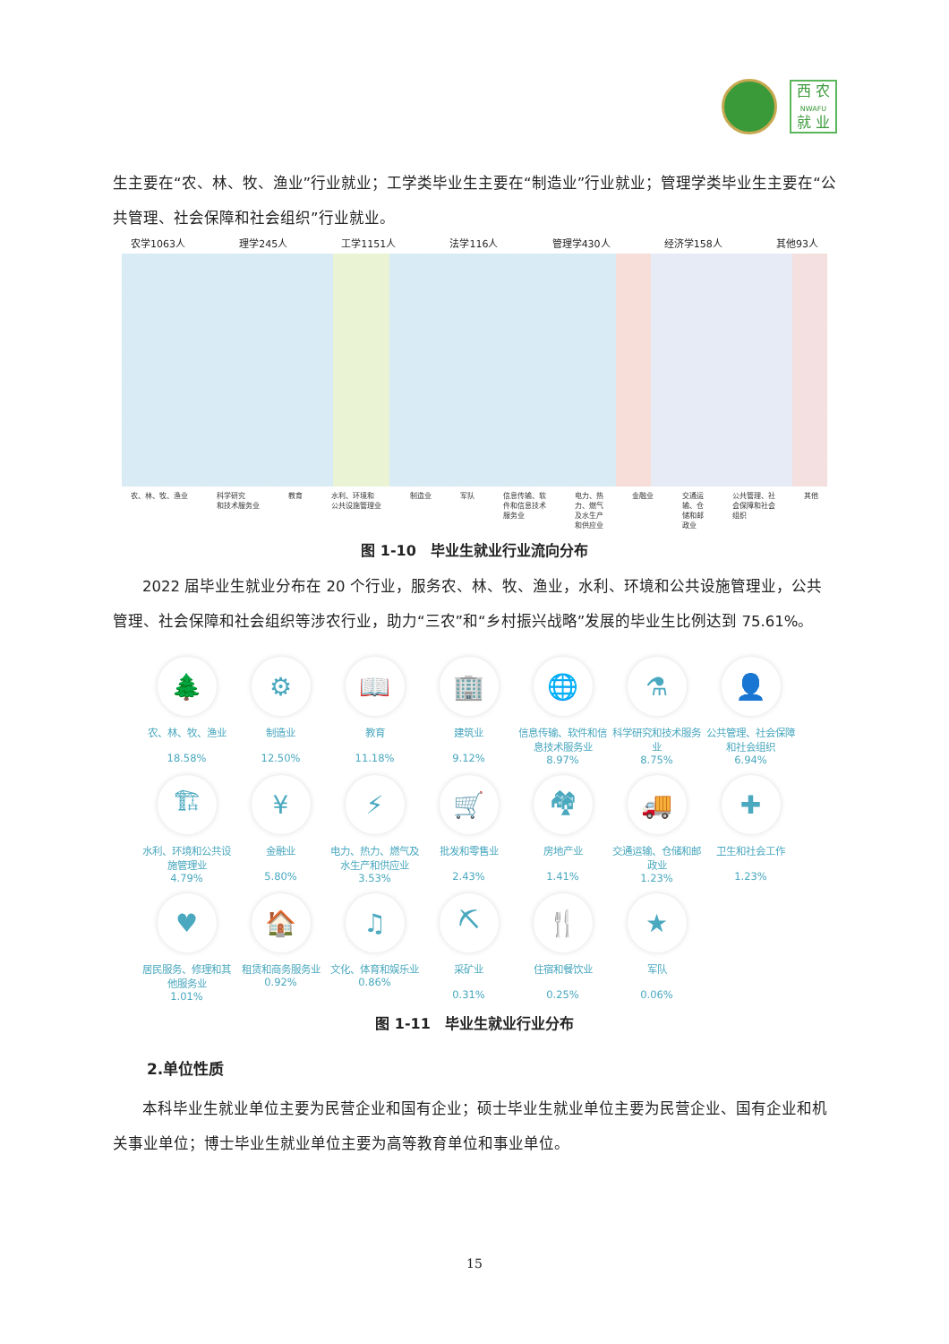西 农
NWAFU
就 业
生主要在“农、林、牧、渔业”行业就业；工学类毕业生主要在“制造业”行业就业；管理学类毕业生主要在“公共管理、社会保障和社会组织”行业就业。
农学1063人 理学245人 工学1151人 法学116人 管理学430人 经济学158人 其他93人
农、林、牧、渔业 科学研究
和技术服务业 教育 水利、环境和
公共设施管理业 制造业 军队 信息传输、软
件和信息技术
服务业 电力、热
力、燃气
及水生产
和供应业 金融业 交通运
输、仓
储和邮
政业 公共管理、社
会保障和社会
组织 其他
图 1-10　毕业生就业行业流向分布
2022 届毕业生就业分布在 20 个行业，服务农、林、牧、渔业，水利、环境和公共设施管理业，公共管理、社会保障和社会组织等涉农行业，助力“三农”和“乡村振兴战略”发展的毕业生比例达到 75.61%。
🌲
农、林、牧、渔业
18.58%
⚙
制造业
12.50%
📖
教育
11.18%
🏢
建筑业
9.12%
🌐
信息传输、软件和信息技术服务业
8.97%
⚗
科学研究和技术服务业
8.75%
👤
公共管理、社会保障和社会组织
6.94%
🏗
水利、环境和公共设施管理业
4.79%
¥
金融业
5.80%
⚡
电力、热力、燃气及水生产和供应业
3.53%
🛒
批发和零售业
2.43%
🏘
房地产业
1.41%
🚚
交通运输、仓储和邮政业
1.23%
✚
卫生和社会工作
1.23%
♥
居民服务、修理和其他服务业
1.01%
🏠
租赁和商务服务业
0.92%
♫
文化、体育和娱乐业
0.86%
⛏
采矿业
0.31%
🍴
住宿和餐饮业
0.25%
★
军队
0.06%
图 1-11　毕业生就业行业分布
2.单位性质
本科毕业生就业单位主要为民营企业和国有企业；硕士毕业生就业单位主要为民营企业、国有企业和机关事业单位；博士毕业生就业单位主要为高等教育单位和事业单位。
15